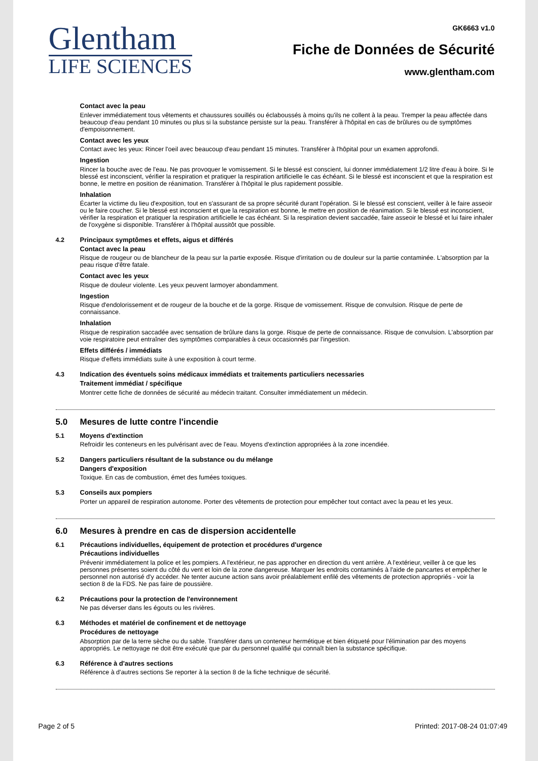Glentham
LIFE SCIENCES
GK6663 v1.0
Fiche de Données de Sécurité
www.glentham.com
Contact avec la peau
Enlever immédiatement tous vêtements et chaussures souillés ou éclaboussés à moins qu'ils ne collent à la peau. Tremper la peau affectée dans beaucoup d'eau pendant 10 minutes ou plus si la substance persiste sur la peau. Transférer à l'hôpital en cas de brûlures ou de symptômes d'empoisonnement.
Contact avec les yeux
Contact avec les yeux: Rincer l'oeil avec beaucoup d'eau pendant 15 minutes. Transférer à l'hôpital pour un examen approfondi.
Ingestion
Rincer la bouche avec de l'eau. Ne pas provoquer le vomissement. Si le blessé est conscient, lui donner immédiatement 1/2 litre d'eau à boire. Si le blessé est inconscient, vérifier la respiration et pratiquer la respiration artificielle le cas échéant. Si le blessé est inconscient et que la respiration est bonne, le mettre en position de réanimation. Transférer à l'hôpital le plus rapidement possible.
Inhalation
Écarter la victime du lieu d'exposition, tout en s'assurant de sa propre sécurité durant l'opération. Si le blessé est conscient, veiller à le faire asseoir ou le faire coucher. Si le blessé est inconscient et que la respiration est bonne, le mettre en position de réanimation. Si le blessé est inconscient, vérifier la respiration et pratiquer la respiration artificielle le cas échéant. Si la respiration devient saccadée, faire asseoir le blessé et lui faire inhaler de l'oxygène si disponible. Transférer à l'hôpital aussitôt que possible.
4.2 Principaux symptômes et effets, aigus et différés
Contact avec la peau
Risque de rougeur ou de blancheur de la peau sur la partie exposée. Risque d'irritation ou de douleur sur la partie contaminée. L'absorption par la peau risque d'être fatale.
Contact avec les yeux
Risque de douleur violente. Les yeux peuvent larmoyer abondamment.
Ingestion
Risque d'endolorissement et de rougeur de la bouche et de la gorge. Risque de vomissement. Risque de convulsion. Risque de perte de connaissance.
Inhalation
Risque de respiration saccadée avec sensation de brûlure dans la gorge. Risque de perte de connaissance. Risque de convulsion. L'absorption par voie respiratoire peut entraîner des symptômes comparables à ceux occasionnés par l'ingestion.
Effets différés / immédiats
Risque d'effets immédiats suite à une exposition à court terme.
4.3 Indication des éventuels soins médicaux immédiats et traitements particuliers necessaries
Traitement immédiat / spécifique
Montrer cette fiche de données de sécurité au médecin traitant. Consulter immédiatement un médecin.
5.0 Mesures de lutte contre l'incendie
5.1 Moyens d'extinction
Refroidir les conteneurs en les pulvérisant avec de l'eau. Moyens d'extinction appropriées à la zone incendiée.
5.2 Dangers particuliers résultant de la substance ou du mélange
Dangers d'exposition
Toxique. En cas de combustion, émet des fumées toxiques.
5.3 Conseils aux pompiers
Porter un appareil de respiration autonome. Porter des vêtements de protection pour empêcher tout contact avec la peau et les yeux.
6.0 Mesures à prendre en cas de dispersion accidentelle
6.1 Précautions individuelles, équipement de protection et procédures d'urgence
Précautions individuelles
Prévenir immédiatement la police et les pompiers. A l'extérieur, ne pas approcher en direction du vent arrière. A l'extérieur, veiller à ce que les personnes présentes soient du côté du vent et loin de la zone dangereuse. Marquer les endroits contaminés à l'aide de pancartes et empêcher le personnel non autorisé d'y accéder. Ne tenter aucune action sans avoir préalablement enfilé des vêtements de protection appropriés - voir la section 8 de la FDS. Ne pas faire de poussière.
6.2 Précautions pour la protection de l'environnement
Ne pas déverser dans les égouts ou les rivières.
6.3 Méthodes et matériel de confinement et de nettoyage
Procédures de nettoyage
Absorption par de la terre sèche ou du sable. Transférer dans un conteneur hermétique et bien étiqueté pour l'élimination par des moyens appropriés. Le nettoyage ne doit être exécuté que par du personnel qualifié qui connaît bien la substance spécifique.
6.3 Référence à d'autres sections
Référence à d'autres sections Se reporter à la section 8 de la fiche technique de sécurité.
Page 2 of 5 Printed: 2017-08-24 01:07:49